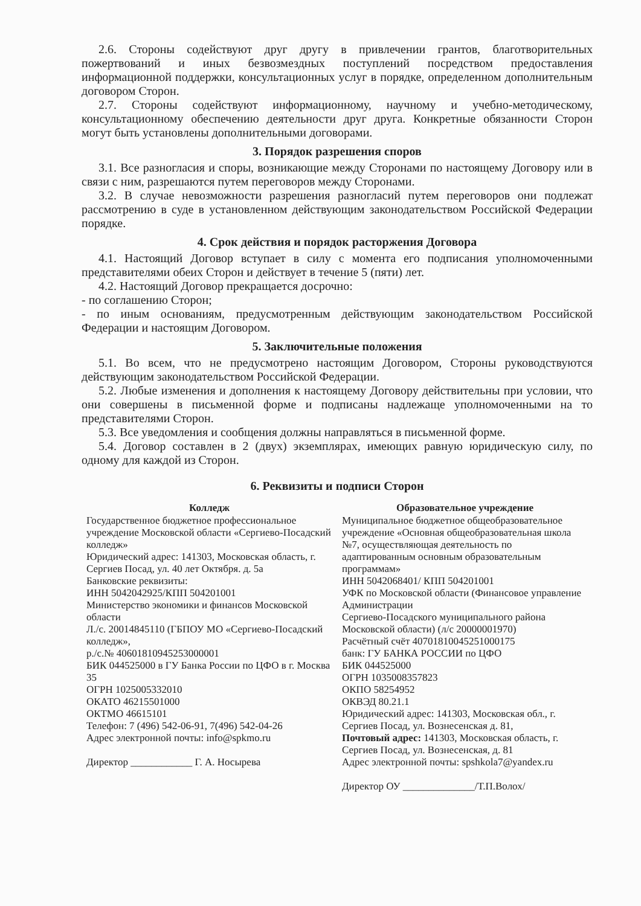2.6. Стороны содействуют друг другу в привлечении грантов, благотворительных пожертвований и иных безвозмездных поступлений посредством предоставления информационной поддержки, консультационных услуг в порядке, определенном дополнительным договором Сторон.
2.7. Стороны содействуют информационному, научному и учебно-методическому, консультационному обеспечению деятельности друг друга. Конкретные обязанности Сторон могут быть установлены дополнительными договорами.
3. Порядок разрешения споров
3.1. Все разногласия и споры, возникающие между Сторонами по настоящему Договору или в связи с ним, разрешаются путем переговоров между Сторонами.
3.2. В случае невозможности разрешения разногласий путем переговоров они подлежат рассмотрению в суде в установленном действующим законодательством Российской Федерации порядке.
4. Срок действия и порядок расторжения Договора
4.1. Настоящий Договор вступает в силу с момента его подписания уполномоченными представителями обеих Сторон и действует в течение 5 (пяти) лет.
4.2. Настоящий Договор прекращается досрочно:
- по соглашению Сторон;
- по иным основаниям, предусмотренным действующим законодательством Российской Федерации и настоящим Договором.
5. Заключительные положения
5.1. Во всем, что не предусмотрено настоящим Договором, Стороны руководствуются действующим законодательством Российской Федерации.
5.2. Любые изменения и дополнения к настоящему Договору действительны при условии, что они совершены в письменной форме и подписаны надлежаще уполномоченными на то представителями Сторон.
5.3. Все уведомления и сообщения должны направляться в письменной форме.
5.4. Договор составлен в 2 (двух) экземплярах, имеющих равную юридическую силу, по одному для каждой из Сторон.
6. Реквизиты и подписи Сторон
| Колледж | Образовательное учреждение |
| --- | --- |
| Государственное бюджетное профессиональное учреждение Московской области «Сергиево-Посадский колледж» Юридический адрес: 141303, Московская область, г. Сергиев Посад, ул. 40 лет Октября. д. 5а Банковские реквизиты: ИНН 5042042925/КПП 504201001 Министерство экономики и финансов Московской области Л./с. 20014845110 (ГБПОУ МО «Сергиево-Посадский колледж», р./с.№ 40601810945253000001 БИК 044525000 в ГУ Банка России по ЦФО в г. Москва 35 ОГРН 1025005332010 ОКАТО 46215501000 ОКТМО 46615101 Телефон: 7 (496) 542-06-91, 7(496) 542-04-26 Адрес электронной почты: info@spkmo.ru Директор ____________ Г. А. Носырева | Муниципальное бюджетное общеобразовательное учреждение «Основная общеобразовательная школа №7, осуществляющая деятельность по адаптированным основным образовательным программам» ИНН 5042068401/ КПП 504201001 УФК по Московской области (Финансовое управление Администрации Сергиево-Посадского муниципального района Московской области) (л/с 20000001970) Расчётный счёт 40701810045251000175 банк: ГУ БАНКА РОССИИ по ЦФО БИК 044525000 ОГРН 1035008357823 ОКПО 58254952 ОКВЭД 80.21.1 Юридический адрес: 141303, Московская обл., г. Сергиев Посад, ул. Вознесенская д. 81, Почтовый адрес: 141303, Московская область, г. Сергиев Посад, ул. Вознесенская, д. 81 Адрес электронной почты: spshkola7@yandex.ru Директор ОУ ______________/Т.П.Волох/ |